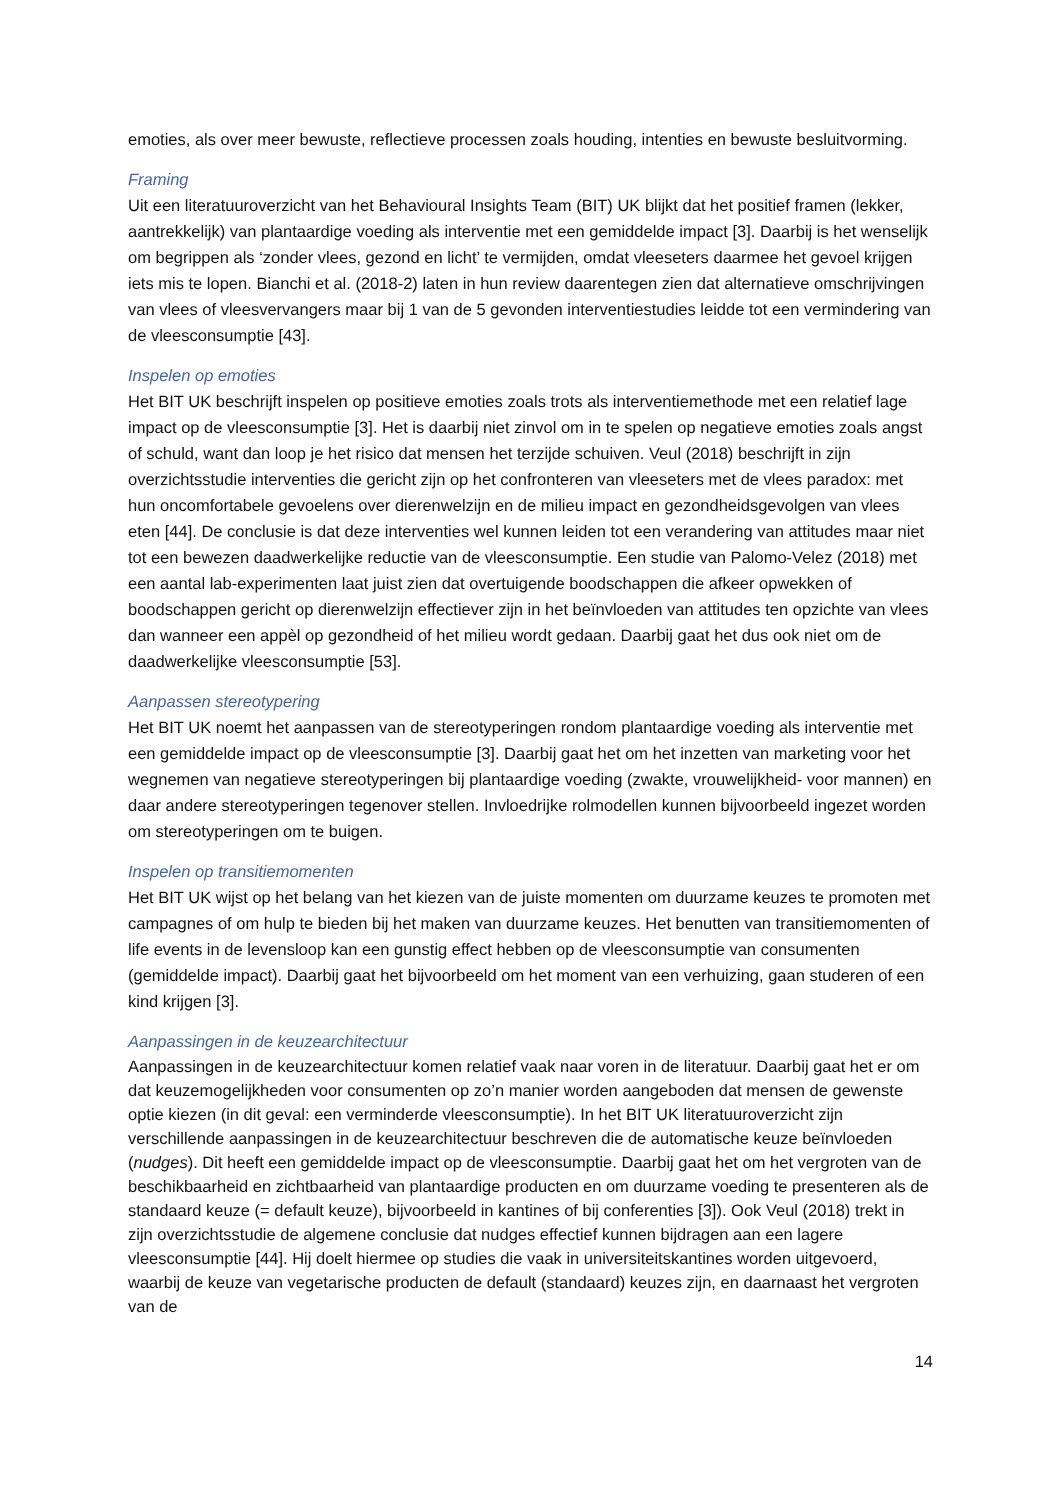emoties, als over meer bewuste, reflectieve processen zoals houding, intenties en bewuste besluitvorming.
Framing
Uit een literatuuroverzicht van het Behavioural Insights Team (BIT) UK blijkt dat het positief framen (lekker, aantrekkelijk) van plantaardige voeding als interventie met een gemiddelde impact [3]. Daarbij is het wenselijk om begrippen als ‘zonder vlees, gezond en licht’ te vermijden, omdat vleeseters daarmee het gevoel krijgen iets mis te lopen. Bianchi et al. (2018-2) laten in hun review daarentegen zien dat alternatieve omschrijvingen van vlees of vleesvervangers maar bij 1 van de 5 gevonden interventiestudies leidde tot een vermindering van de vleesconsumptie [43].
Inspelen op emoties
Het BIT UK beschrijft inspelen op positieve emoties zoals trots als interventiemethode met een relatief lage impact op de vleesconsumptie [3]. Het is daarbij niet zinvol om in te spelen op negatieve emoties zoals angst of schuld, want dan loop je het risico dat mensen het terzijde schuiven. Veul (2018) beschrijft in zijn overzichtsstudie interventies die gericht zijn op het confronteren van vleeseters met de vlees paradox: met hun oncomfortabele gevoelens over dierenwelzijn en de milieu impact en gezondheidsgevolgen van vlees eten [44]. De conclusie is dat deze interventies wel kunnen leiden tot een verandering van attitudes maar niet tot een bewezen daadwerkelijke reductie van de vleesconsumptie. Een studie van Palomo-Velez (2018) met een aantal lab-experimenten laat juist zien dat overtuigende boodschappen die afkeer opwekken of boodschappen gericht op dierenwelzijn effectiever zijn in het beïnvloeden van attitudes ten opzichte van vlees dan wanneer een appèl op gezondheid of het milieu wordt gedaan. Daarbij gaat het dus ook niet om de daadwerkelijke vleesconsumptie [53].
Aanpassen stereotypering
Het BIT UK noemt het aanpassen van de stereotyperingen rondom plantaardige voeding als interventie met een gemiddelde impact op de vleesconsumptie [3]. Daarbij gaat het om het inzetten van marketing voor het wegnemen van negatieve stereotyperingen bij plantaardige voeding (zwakte, vrouwelijkheid- voor mannen) en daar andere stereotyperingen tegenover stellen. Invloedrijke rolmodellen kunnen bijvoorbeeld ingezet worden om stereotyperingen om te buigen.
Inspelen op transitiemomenten
Het BIT UK wijst op het belang van het kiezen van de juiste momenten om duurzame keuzes te promoten met campagnes of om hulp te bieden bij het maken van duurzame keuzes. Het benutten van transitiemomenten of life events in de levensloop kan een gunstig effect hebben op de vleesconsumptie van consumenten (gemiddelde impact). Daarbij gaat het bijvoorbeeld om het moment van een verhuizing, gaan studeren of een kind krijgen [3].
Aanpassingen in de keuzearchitectuur
Aanpassingen in de keuzearchitectuur komen relatief vaak naar voren in de literatuur. Daarbij gaat het er om dat keuzemogelijkheden voor consumenten op zo’n manier worden aangeboden dat mensen de gewenste optie kiezen (in dit geval: een verminderde vleesconsumptie). In het BIT UK literatuuroverzicht zijn verschillende aanpassingen in de keuzearchitectuur beschreven die de automatische keuze beïnvloeden (nudges). Dit heeft een gemiddelde impact op de vleesconsumptie. Daarbij gaat het om het vergroten van de beschikbaarheid en zichtbaarheid van plantaardige producten en om duurzame voeding te presenteren als de standaard keuze (= default keuze), bijvoorbeeld in kantines of bij conferenties [3]). Ook Veul (2018) trekt in zijn overzichtsstudie de algemene conclusie dat nudges effectief kunnen bijdragen aan een lagere vleesconsumptie [44]. Hij doelt hiermee op studies die vaak in universiteitskantines worden uitgevoerd, waarbij de keuze van vegetarische producten de default (standaard) keuzes zijn, en daarnaast het vergroten van de
14